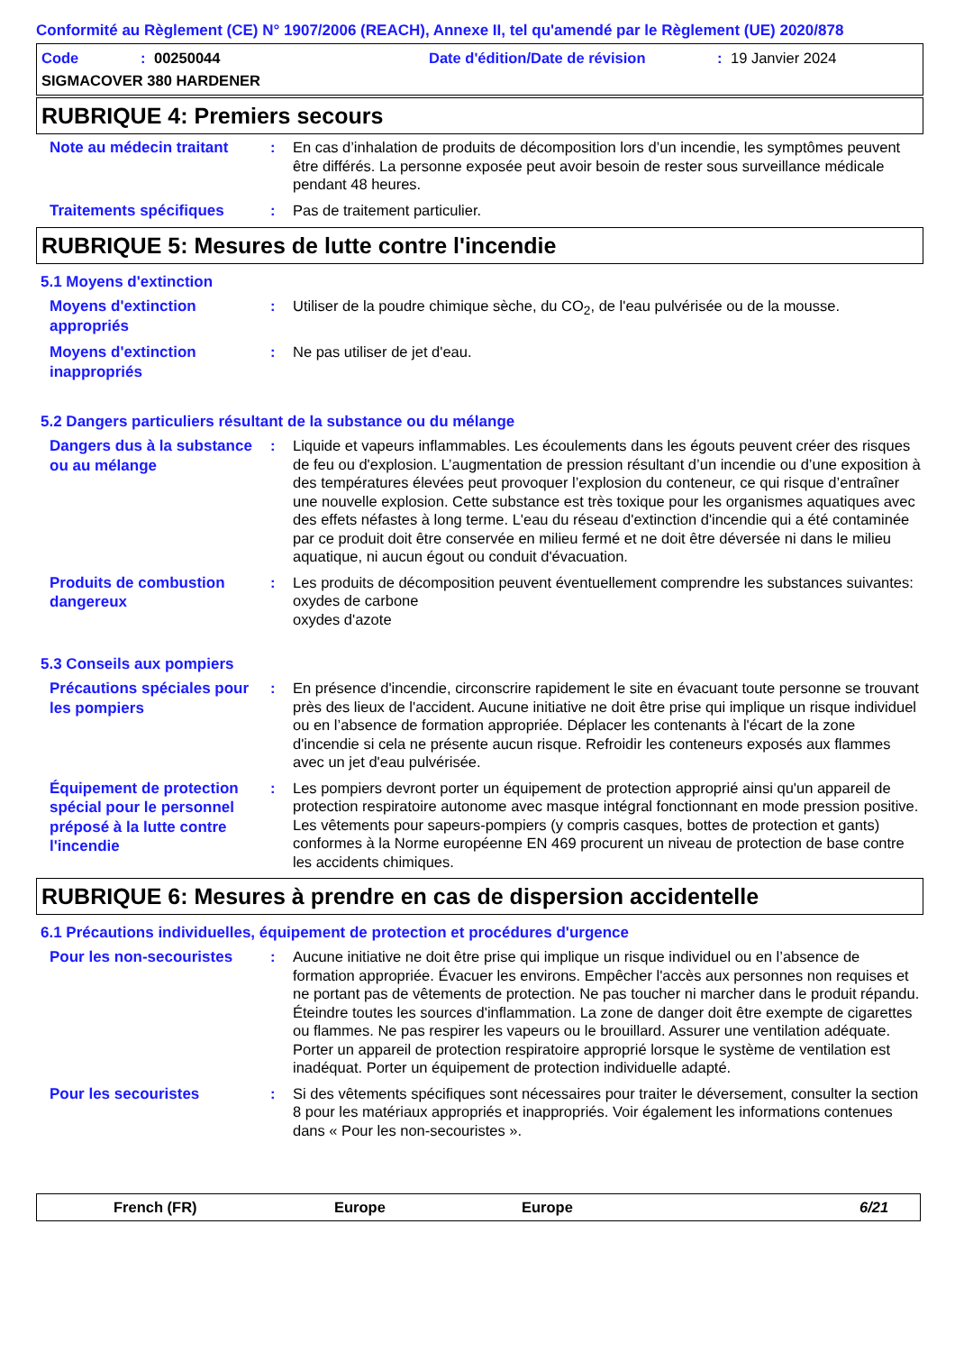Conformité au Règlement (CE) N° 1907/2006 (REACH), Annexe II, tel qu'amendé par le Règlement (UE) 2020/878
Code: 00250044 Date d'édition/Date de révision: 19 Janvier 2024
SIGMACOVER 380 HARDENER
RUBRIQUE 4: Premiers secours
Note au médecin traitant
: En cas d’inhalation de produits de décomposition lors d’un incendie, les symptômes peuvent être différés. La personne exposée peut avoir besoin de rester sous surveillance médicale pendant 48 heures.
Traitements spécifiques
: Pas de traitement particulier.
RUBRIQUE 5: Mesures de lutte contre l'incendie
5.1 Moyens d'extinction
Moyens d'extinction appropriés
: Utiliser de la poudre chimique sèche, du CO<sub>2</sub>, de l'eau pulvérisée ou de la mousse.
Moyens d'extinction inappropriés
: Ne pas utiliser de jet d'eau.
5.2 Dangers particuliers résultant de la substance ou du mélange
Dangers dus à la substance ou au mélange
: Liquide et vapeurs inflammables. Les écoulements dans les égouts peuvent créer des risques de feu ou d'explosion. L’augmentation de pression résultant d’un incendie ou d’une exposition à des températures élevées peut provoquer l’explosion du conteneur, ce qui risque d’entraîner une nouvelle explosion. Cette substance est très toxique pour les organismes aquatiques avec des effets néfastes à long terme. L'eau du réseau d'extinction d'incendie qui a été contaminée par ce produit doit être conservée en milieu fermé et ne doit être déversée ni dans le milieu aquatique, ni aucun égout ou conduit d'évacuation.
Produits de combustion dangereux
: Les produits de décomposition peuvent éventuellement comprendre les substances suivantes:
oxydes de carbone
oxydes d'azote
5.3 Conseils aux pompiers
Précautions spéciales pour les pompiers
: En présence d'incendie, circonscrire rapidement le site en évacuant toute personne se trouvant près des lieux de l'accident. Aucune initiative ne doit être prise qui implique un risque individuel ou en l’absence de formation appropriée. Déplacer les contenants à l'écart de la zone d'incendie si cela ne présente aucun risque. Refroidir les conteneurs exposés aux flammes avec un jet d'eau pulvérisée.
Équipement de protection spécial pour le personnel préposé à la lutte contre l'incendie
: Les pompiers devront porter un équipement de protection approprié ainsi qu'un appareil de protection respiratoire autonome avec masque intégral fonctionnant en mode pression positive. Les vêtements pour sapeurs-pompiers (y compris casques, bottes de protection et gants) conformes à la Norme européenne EN 469 procurent un niveau de protection de base contre les accidents chimiques.
RUBRIQUE 6: Mesures à prendre en cas de dispersion accidentelle
6.1 Précautions individuelles, équipement de protection et procédures d'urgence
Pour les non-secouristes
: Aucune initiative ne doit être prise qui implique un risque individuel ou en l’absence de formation appropriée. Évacuer les environs. Empêcher l'accès aux personnes non requises et ne portant pas de vêtements de protection. Ne pas toucher ni marcher dans le produit répandu. Éteindre toutes les sources d'inflammation. La zone de danger doit être exempte de cigarettes ou flammes. Ne pas respirer les vapeurs ou le brouillard. Assurer une ventilation adéquate. Porter un appareil de protection respiratoire approprié lorsque le système de ventilation est inadéquat. Porter un équipement de protection individuelle adapté.
Pour les secouristes
: Si des vêtements spécifiques sont nécessaires pour traiter le déversement, consulter la section 8 pour les matériaux appropriés et inappropriés. Voir également les informations contenues dans « Pour les non-secouristes ».
French (FR) Europe Europe 6/21